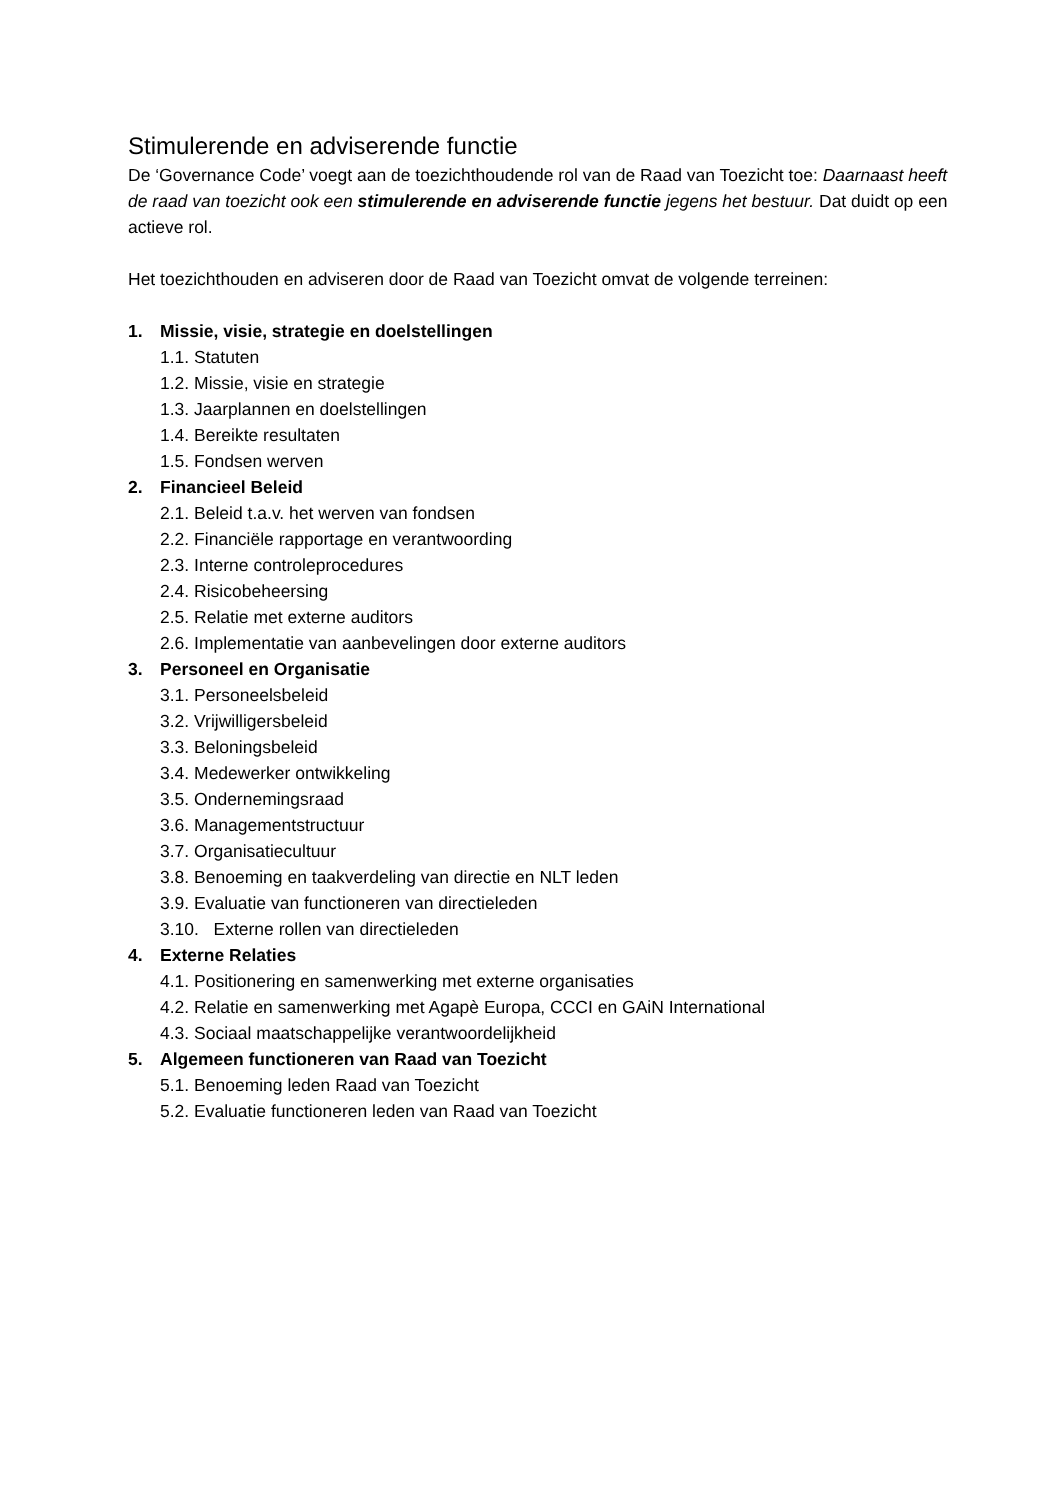Stimulerende en adviserende functie
De ‘Governance Code’ voegt aan de toezichthoudende rol van de Raad van Toezicht toe: Daarnaast heeft de raad van toezicht ook een stimulerende en adviserende functie jegens het bestuur. Dat duidt op een actieve rol.
Het toezichthouden en adviseren door de Raad van Toezicht omvat de volgende terreinen:
1. Missie, visie, strategie en doelstellingen
1.1. Statuten
1.2. Missie, visie en strategie
1.3. Jaarplannen en doelstellingen
1.4. Bereikte resultaten
1.5. Fondsen werven
2. Financieel Beleid
2.1. Beleid t.a.v. het werven van fondsen
2.2. Financiële rapportage en verantwoording
2.3. Interne controleprocedures
2.4. Risicobeheersing
2.5. Relatie met externe auditors
2.6. Implementatie van aanbevelingen door externe auditors
3. Personeel en Organisatie
3.1. Personeelsbeleid
3.2. Vrijwilligersbeleid
3.3. Beloningsbeleid
3.4. Medewerker ontwikkeling
3.5. Ondernemingsraad
3.6. Managementstructuur
3.7. Organisatiecultuur
3.8. Benoeming en taakverdeling van directie en NLT leden
3.9. Evaluatie van functioneren van directieleden
3.10. Externe rollen van directieleden
4. Externe Relaties
4.1. Positionering en samenwerking met externe organisaties
4.2. Relatie en samenwerking met Agapè Europa, CCCI en GAiN International
4.3. Sociaal maatschappelijke verantwoordelijkheid
5. Algemeen functioneren van Raad van Toezicht
5.1. Benoeming leden Raad van Toezicht
5.2. Evaluatie functioneren leden van Raad van Toezicht